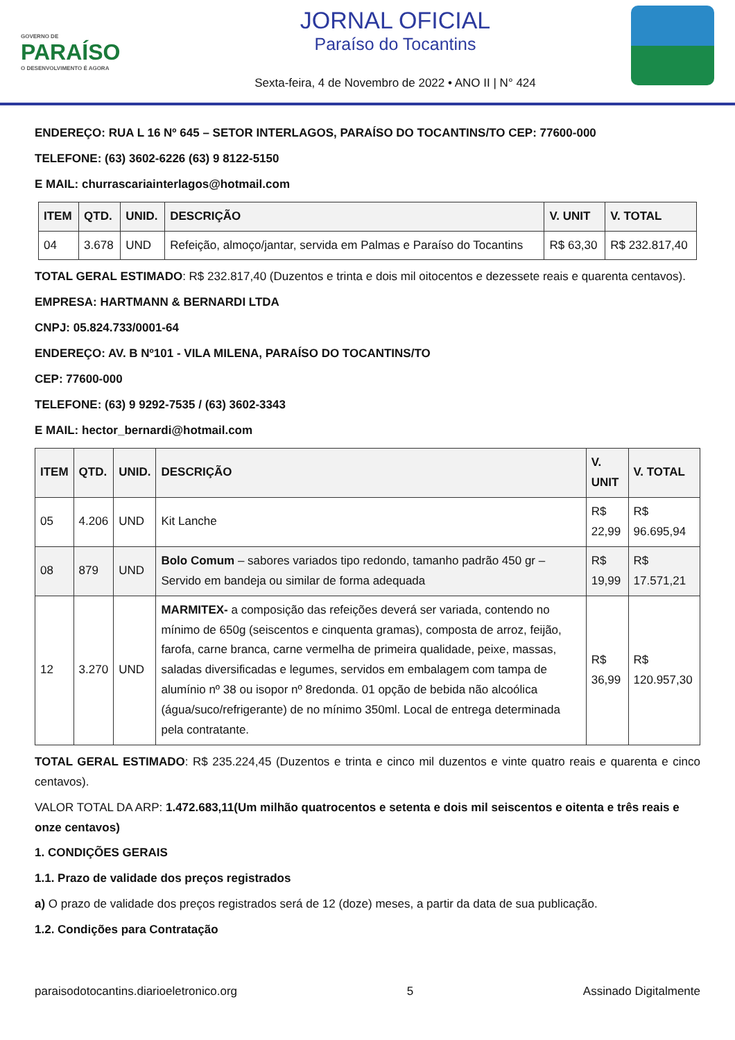GOVERNO DE
PARAÍSO
O DESENVOLVIMENTO É AGORA
JORNAL OFICIAL
Paraíso do Tocantins
Sexta-feira, 4 de Novembro de 2022 • ANO II | N° 424
ENDEREÇO: RUA L 16 Nº 645 – SETOR INTERLAGOS, PARAÍSO DO TOCANTINS/TO CEP: 77600-000
TELEFONE: (63) 3602-6226 (63) 9 8122-5150
E MAIL: churrascariainterlagos@hotmail.com
| ITEM | QTD. | UNID. | DESCRIÇÃO | V. UNIT | V. TOTAL |
| --- | --- | --- | --- | --- | --- |
| 04 | 3.678 | UND | Refeição, almoço/jantar, servida em Palmas e Paraíso do Tocantins | R$ 63,30 | R$ 232.817,40 |
TOTAL GERAL ESTIMADO: R$ 232.817,40 (Duzentos e trinta e dois mil oitocentos e dezessete reais e quarenta centavos).
EMPRESA: HARTMANN & BERNARDI LTDA
CNPJ: 05.824.733/0001-64
ENDEREÇO: AV. B Nº101 - VILA MILENA, PARAÍSO DO TOCANTINS/TO
CEP: 77600-000
TELEFONE: (63) 9 9292-7535 / (63) 3602-3343
E MAIL: hector_bernardi@hotmail.com
| ITEM | QTD. | UNID. | DESCRIÇÃO | V. UNIT | V. TOTAL |
| --- | --- | --- | --- | --- | --- |
| 05 | 4.206 | UND | Kit Lanche | R$ 22,99 | R$ 96.695,94 |
| 08 | 879 | UND | Bolo Comum – sabores variados tipo redondo, tamanho padrão 450 gr – Servido em bandeja ou similar de forma adequada | R$ 19,99 | R$ 17.571,21 |
| 12 | 3.270 | UND | MARMITEX- a composição das refeições deverá ser variada, contendo no mínimo de 650g (seiscentos e cinquenta gramas), composta de arroz, feijão, farofa, carne branca, carne vermelha de primeira qualidade, peixe, massas, saladas diversificadas e legumes, servidos em embalagem com tampa de alumínio nº 38 ou isopor nº 8redonda. 01 opção de bebida não alcoólica (água/suco/refrigerante) de no mínimo 350ml. Local de entrega determinada pela contratante. | R$ 36,99 | R$ 120.957,30 |
TOTAL GERAL ESTIMADO: R$ 235.224,45 (Duzentos e trinta e cinco mil duzentos e vinte quatro reais e quarenta e cinco centavos).
VALOR TOTAL DA ARP: 1.472.683,11(Um milhão quatrocentos e setenta e dois mil seiscentos e oitenta e três reais e onze centavos)
1. CONDIÇÕES GERAIS
1.1. Prazo de validade dos preços registrados
a) O prazo de validade dos preços registrados será de 12 (doze) meses, a partir da data de sua publicação.
1.2. Condições para Contratação
paraisodotocantins.diarioeletronico.org 5 Assinado Digitalmente